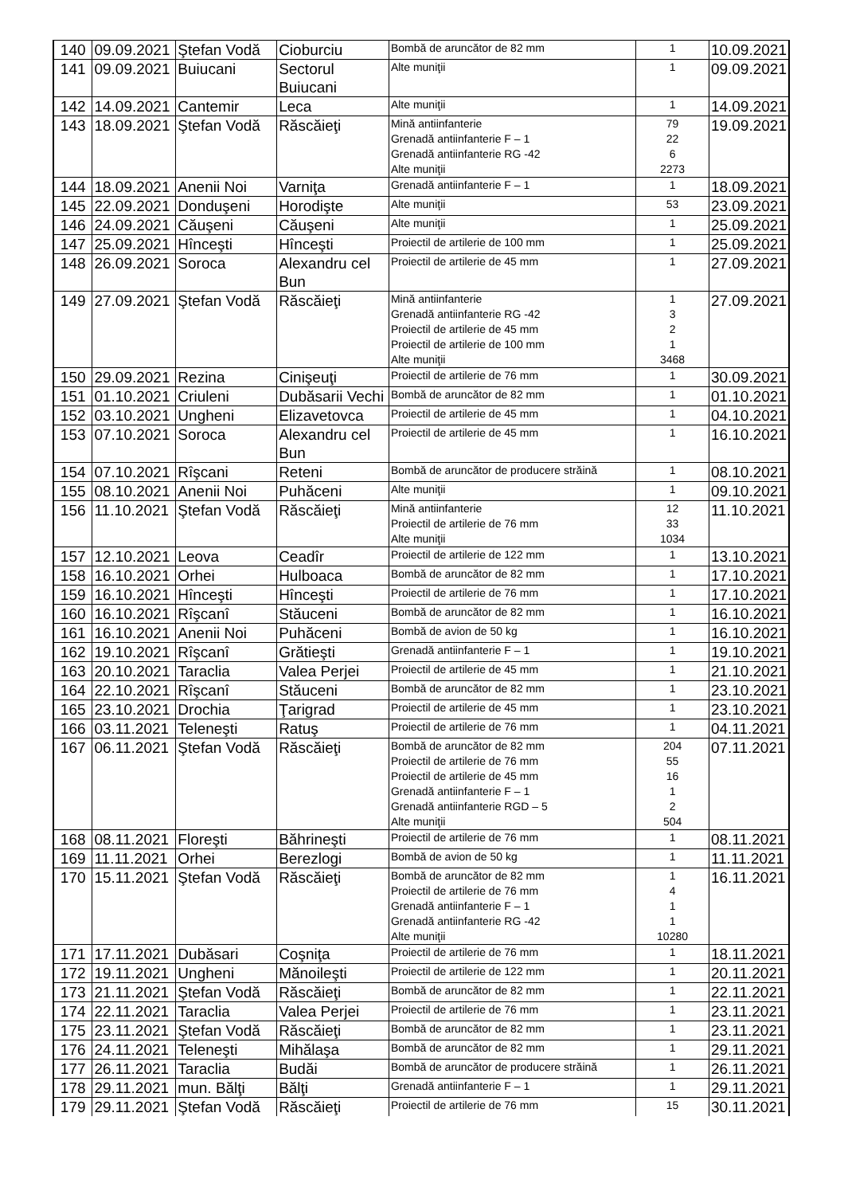| 140 | 09.09.2021 | Ştefan Vodă | Cioburciu | Bombă de aruncător de 82 mm | 1 | 10.09.2021 |
| 141 | 09.09.2021 | Buiucani | Sectorul Buiucani | Alte muniţii | 1 | 09.09.2021 |
| 142 | 14.09.2021 | Cantemir | Leca | Alte muniţii | 1 | 14.09.2021 |
| 143 | 18.09.2021 | Ştefan Vodă | Răscăieţi | Mină antiinfanterie Grenadă antiinfanterie F – 1 Grenadă antiinfanterie RG -42 Alte muniţii | 79 22 6 2273 | 19.09.2021 |
| 144 | 18.09.2021 | Anenii Noi | Varniţa | Grenadă antiinfanterie F – 1 | 1 | 18.09.2021 |
| 145 | 22.09.2021 | Donduşeni | Horodişte | Alte muniţii | 53 | 23.09.2021 |
| 146 | 24.09.2021 | Căuşeni | Căuşeni | Alte muniţii | 1 | 25.09.2021 |
| 147 | 25.09.2021 | Hînceşti | Hînceşti | Proiectil de artilerie de 100 mm | 1 | 25.09.2021 |
| 148 | 26.09.2021 | Soroca | Alexandru cel Bun | Proiectil de artilerie de 45 mm | 1 | 27.09.2021 |
| 149 | 27.09.2021 | Ştefan Vodă | Răscăieţi | Mină antiinfanterie Grenadă antiinfanterie RG -42 Proiectil de artilerie de 45 mm Proiectil de artilerie de 100 mm Alte muniţii | 1 3 2 1 3468 | 27.09.2021 |
| 150 | 29.09.2021 | Rezina | Cinişeuţi | Proiectil de artilerie de 76 mm | 1 | 30.09.2021 |
| 151 | 01.10.2021 | Criuleni | Dubăsarii Vechi | Bombă de aruncător de 82 mm | 1 | 01.10.2021 |
| 152 | 03.10.2021 | Ungheni | Elizavetovca | Proiectil de artilerie de 45 mm | 1 | 04.10.2021 |
| 153 | 07.10.2021 | Soroca | Alexandru cel Bun | Proiectil de artilerie de 45 mm | 1 | 16.10.2021 |
| 154 | 07.10.2021 | Rîşcani | Reteni | Bombă de aruncător de producere străină | 1 | 08.10.2021 |
| 155 | 08.10.2021 | Anenii Noi | Puhăceni | Alte muniţii | 1 | 09.10.2021 |
| 156 | 11.10.2021 | Ştefan Vodă | Răscăieţi | Mină antiinfanterie Proiectil de artilerie de 76 mm Alte muniţii | 12 33 1034 | 11.10.2021 |
| 157 | 12.10.2021 | Leova | Ceadîr | Proiectil de artilerie de 122 mm | 1 | 13.10.2021 |
| 158 | 16.10.2021 | Orhei | Hulboaca | Bombă de aruncător de 82 mm | 1 | 17.10.2021 |
| 159 | 16.10.2021 | Hînceşti | Hînceşti | Proiectil de artilerie de 76 mm | 1 | 17.10.2021 |
| 160 | 16.10.2021 | Rîşcanî | Stăuceni | Bombă de aruncător de 82 mm | 1 | 16.10.2021 |
| 161 | 16.10.2021 | Anenii Noi | Puhăceni | Bombă de avion de 50 kg | 1 | 16.10.2021 |
| 162 | 19.10.2021 | Rîşcanî | Grătieşti | Grenadă antiinfanterie F – 1 | 1 | 19.10.2021 |
| 163 | 20.10.2021 | Taraclia | Valea Perjei | Proiectil de artilerie de 45 mm | 1 | 21.10.2021 |
| 164 | 22.10.2021 | Rîşcanî | Stăuceni | Bombă de aruncător de 82 mm | 1 | 23.10.2021 |
| 165 | 23.10.2021 | Drochia | Ţarigrad | Proiectil de artilerie de 45 mm | 1 | 23.10.2021 |
| 166 | 03.11.2021 | Teleneşti | Ratuş | Proiectil de artilerie de 76 mm | 1 | 04.11.2021 |
| 167 | 06.11.2021 | Ştefan Vodă | Răscăieţi | Bombă de aruncător de 82 mm Proiectil de artilerie de 76 mm Proiectil de artilerie de 45 mm Grenadă antiinfanterie F – 1 Grenadă antiinfanterie RGD – 5 Alte muniţii | 204 55 16 1 2 504 | 07.11.2021 |
| 168 | 08.11.2021 | Floreşti | Băhrineşti | Proiectil de artilerie de 76 mm | 1 | 08.11.2021 |
| 169 | 11.11.2021 | Orhei | Berezlogi | Bombă de avion de 50 kg | 1 | 11.11.2021 |
| 170 | 15.11.2021 | Ştefan Vodă | Răscăieţi | Bombă de aruncător de 82 mm Proiectil de artilerie de 76 mm Grenadă antiinfanterie F – 1 Grenadă antiinfanterie RG -42 Alte muniţii | 1 4 1 1 10280 | 16.11.2021 |
| 171 | 17.11.2021 | Dubăsari | Coşniţa | Proiectil de artilerie de 76 mm | 1 | 18.11.2021 |
| 172 | 19.11.2021 | Ungheni | Mănoileşti | Proiectil de artilerie de 122 mm | 1 | 20.11.2021 |
| 173 | 21.11.2021 | Ştefan Vodă | Răscăieţi | Bombă de aruncător de 82 mm | 1 | 22.11.2021 |
| 174 | 22.11.2021 | Taraclia | Valea Perjei | Proiectil de artilerie de 76 mm | 1 | 23.11.2021 |
| 175 | 23.11.2021 | Ştefan Vodă | Răscăieţi | Bombă de aruncător de 82 mm | 1 | 23.11.2021 |
| 176 | 24.11.2021 | Teleneşti | Mihălaşa | Bombă de aruncător de 82 mm | 1 | 29.11.2021 |
| 177 | 26.11.2021 | Taraclia | Budăi | Bombă de aruncător de producere străină | 1 | 26.11.2021 |
| 178 | 29.11.2021 | mun. Bălţi | Bălţi | Grenadă antiinfanterie F – 1 | 1 | 29.11.2021 |
| 179 | 29.11.2021 | Ştefan Vodă | Răscăieţi | Proiectil de artilerie de 76 mm | 15 | 30.11.2021 |